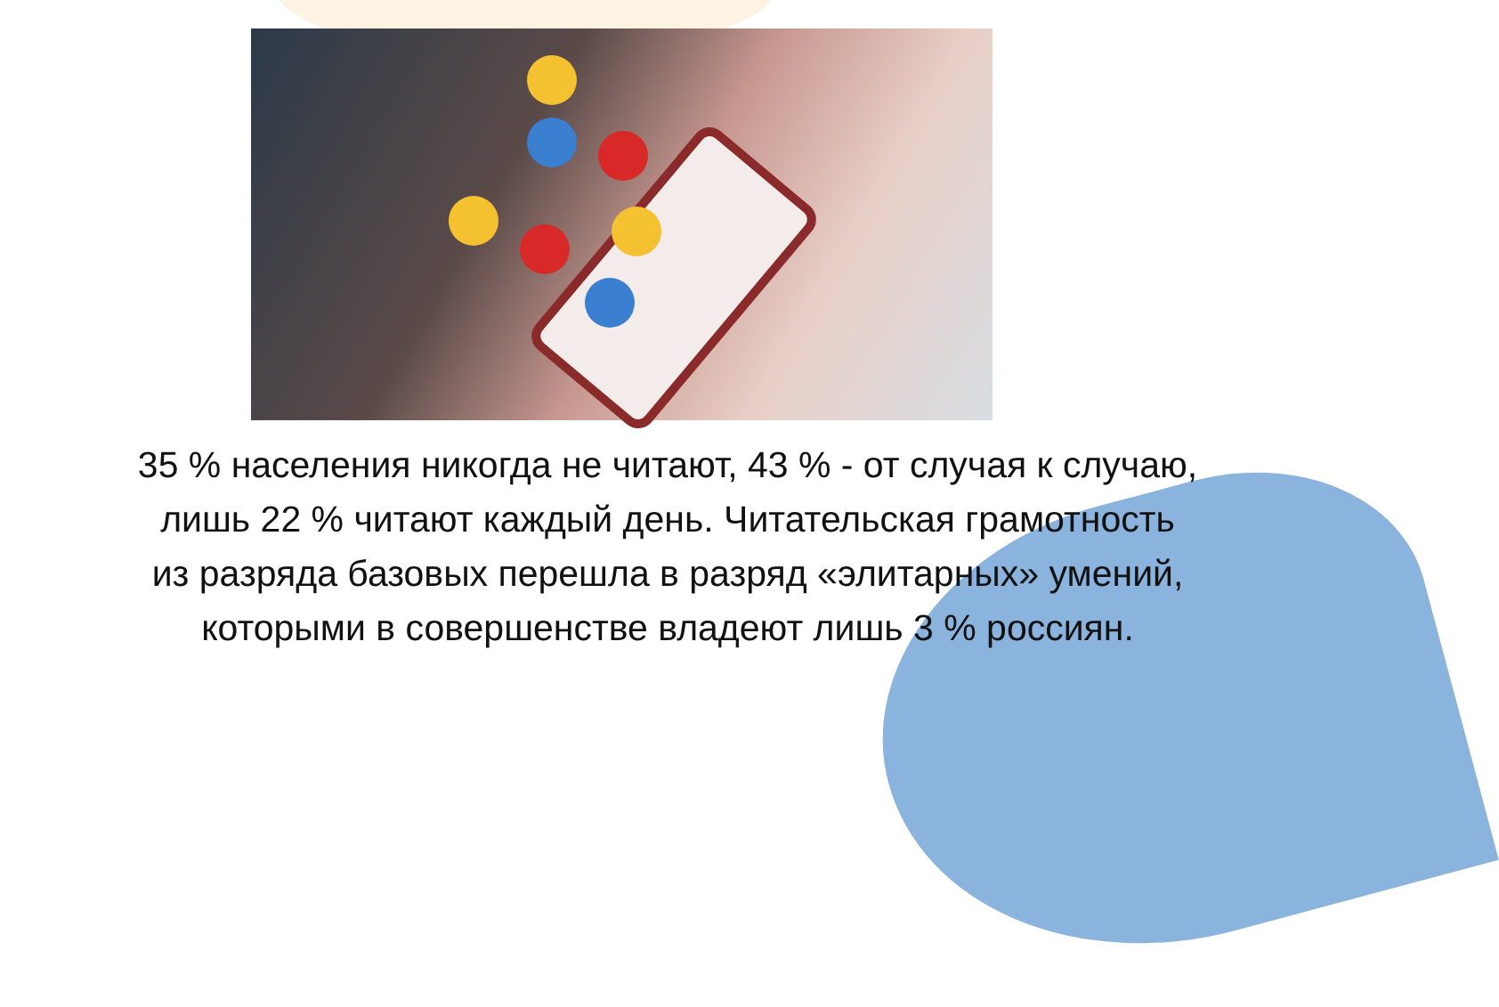35 % населения никогда не читают, 43 % - от случая к случаю,
лишь 22 % читают каждый день. Читательская грамотность
из разряда базовых перешла в разряд «элитарных» умений,
которыми в совершенстве владеют лишь 3 % россиян.